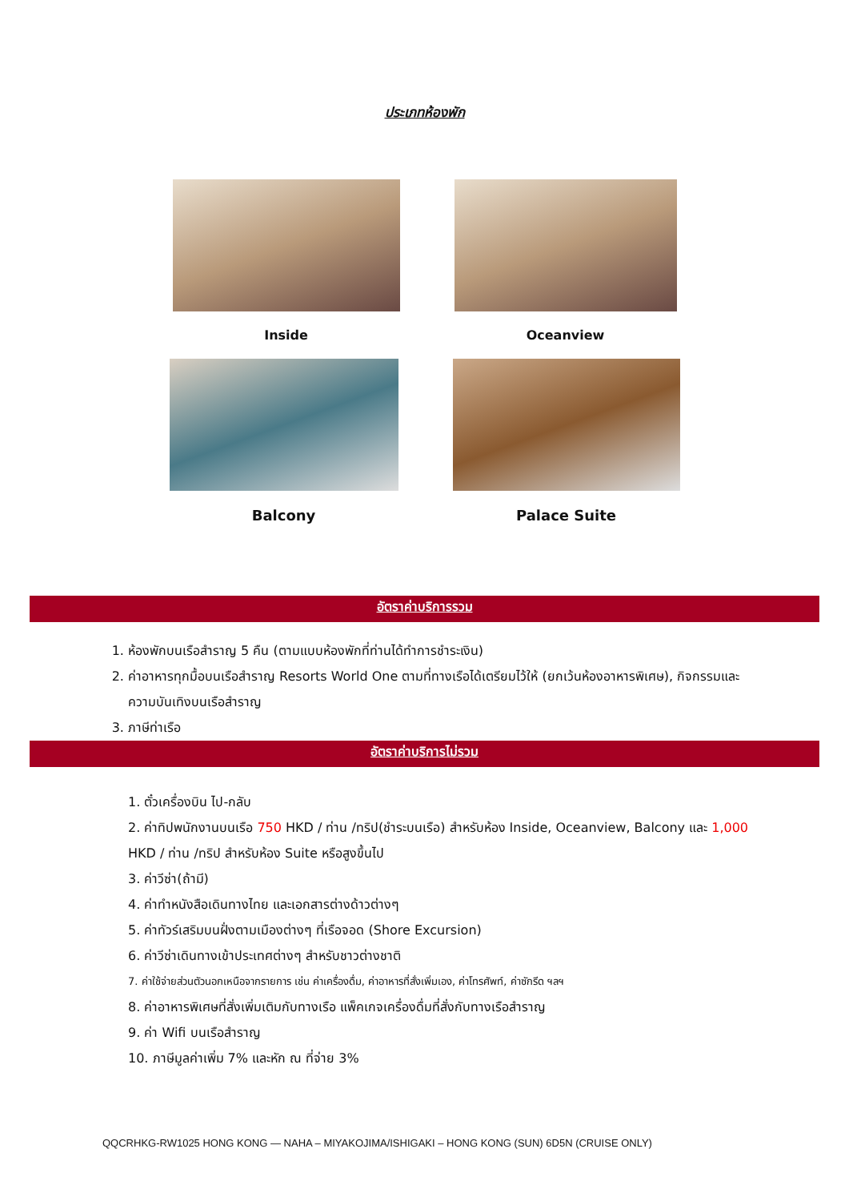ประเภทห้องพัก
Inside Oceanview
Balcony Palace Suite
อัตราค่าบริการรวม
1. ห้องพักบนเรือสำราญ 5 คืน (ตามแบบห้องพักที่ท่านได้ทำการชำระเงิน)
2. ค่าอาหารทุกมื้อบนเรือสำราญ Resorts World One ตามที่ทางเรือได้เตรียมไว้ให้ (ยกเว้นห้องอาหารพิเศษ), กิจกรรมและความบันเทิงบนเรือสำราญ
3. ภาษีท่าเรือ
อัตราค่าบริการไม่รวม
1. ตั๋วเครื่องบิน ไป-กลับ
2. ค่าทิปพนักงานบนเรือ 750 HKD / ท่าน /ทริป(ชำระบนเรือ) สำหรับห้อง Inside, Oceanview, Balcony และ 1,000 HKD / ท่าน /ทริป สำหรับห้อง Suite หรือสูงขึ้นไป
3. ค่าวีซ่า(ถ้ามี)
4. ค่าทำหนังสือเดินทางไทย และเอกสารต่างด้าวต่างๆ
5. ค่าทัวร์เสริมบนฝั่งตามเมืองต่างๆ ที่เรือจอด (Shore Excursion)
6. ค่าวีซ่าเดินทางเข้าประเทศต่างๆ สำหรับชาวต่างชาติ
7. ค่าใช้จ่ายส่วนตัวนอกเหนือจากรายการ เช่น ค่าเครื่องดื่ม, ค่าอาหารที่สั่งเพิ่มเอง, ค่าโทรศัพท์, ค่าซักรีด ฯลฯ
8. ค่าอาหารพิเศษที่สั่งเพิ่มเติมกับทางเรือ แพ็คเกจเครื่องดื่มที่สั่งกับทางเรือสำราญ
9. ค่า Wifi บนเรือสำราญ
10. ภาษีมูลค่าเพิ่ม 7% และหัก ณ ที่จ่าย 3%
QQCRHKG-RW1025 HONG KONG — NAHA – MIYAKOJIMA/ISHIGAKI – HONG KONG (SUN) 6D5N (CRUISE ONLY)